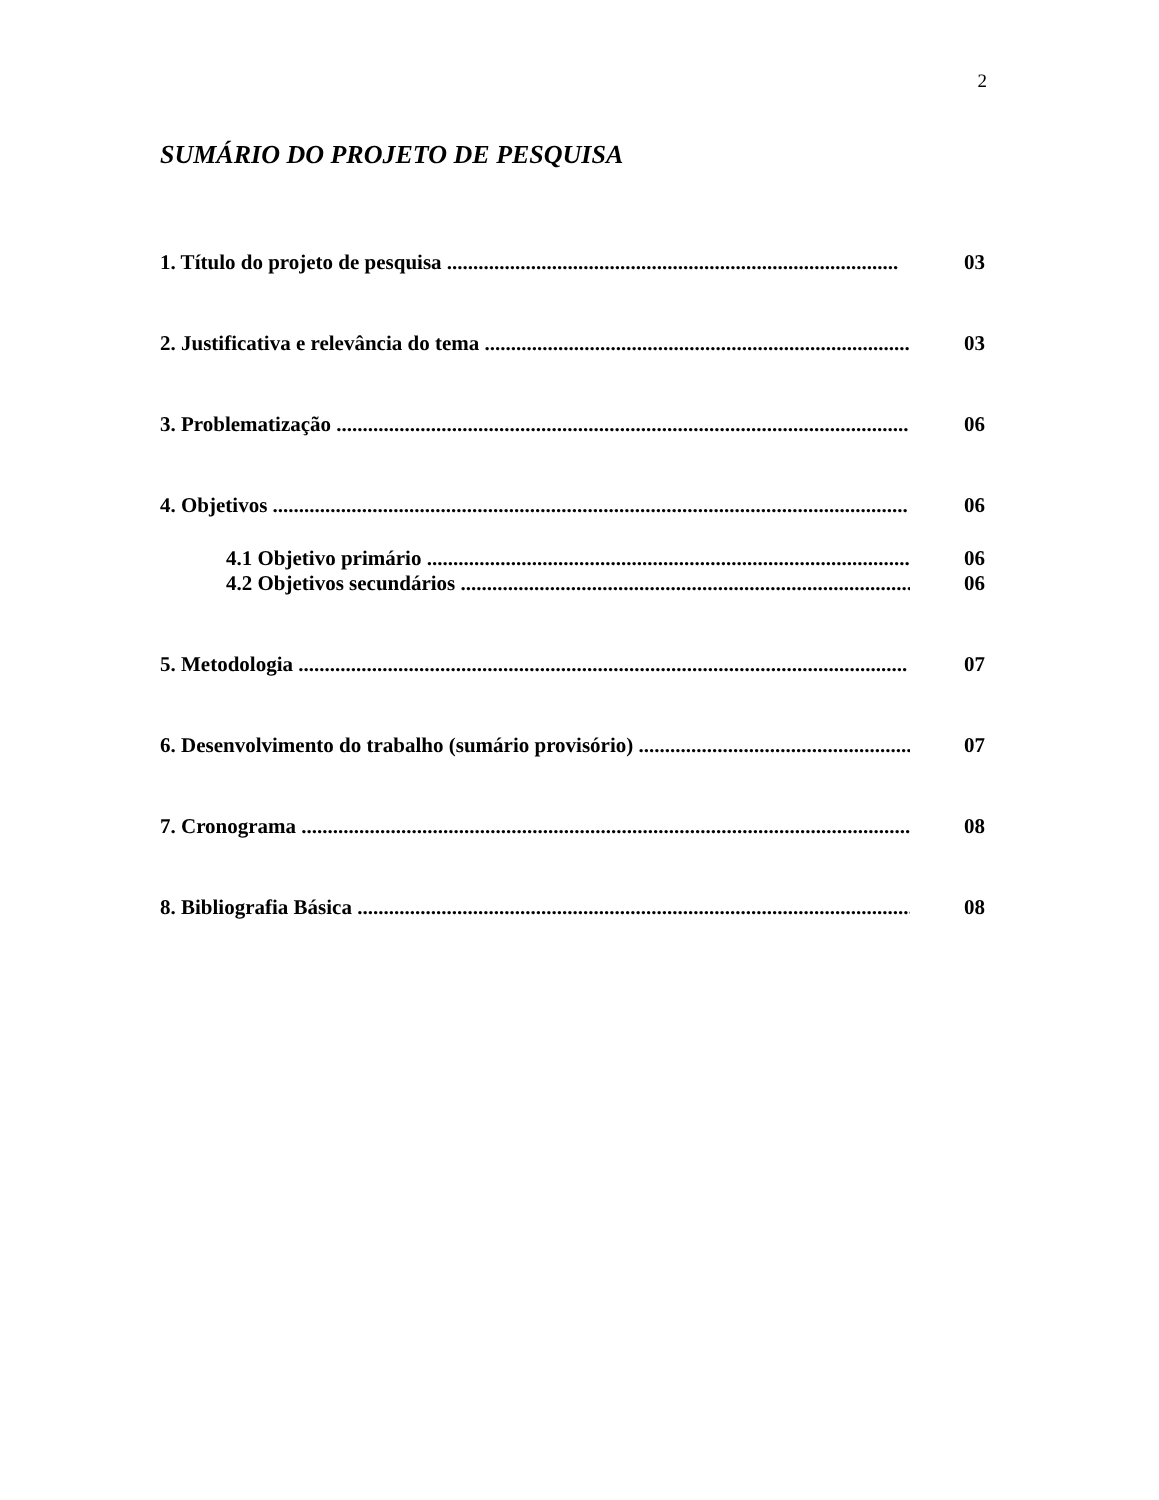2
SUMÁRIO DO PROJETO DE PESQUISA
1. Título do projeto de pesquisa ...................................................................................... 03
2. Justificativa e relevância do tema .................................................................................. 03
3. Problematização ............................................................................................................. 06
4. Objetivos ......................................................................................................................... 06
4.1 Objetivo primário ............................................................................................... 06
4.2 Objetivos secundários ........................................................................................ 06
5. Metodologia .................................................................................................................... 07
6. Desenvolvimento do trabalho (sumário provisório) ........................................................ 07
7. Cronograma .................................................................................................................... 08
8. Bibliografia Básica .......................................................................................................... 08